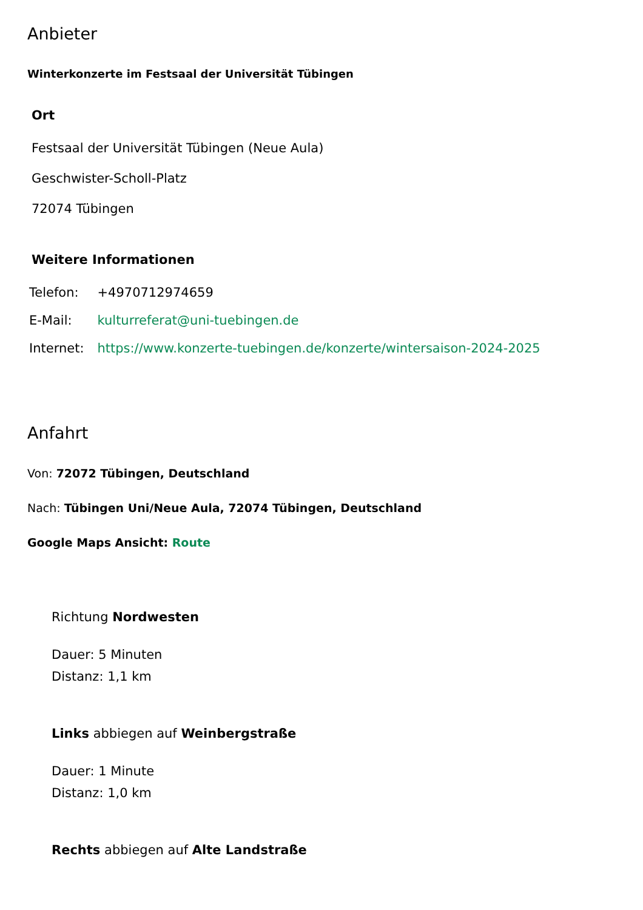Anbieter
Winterkonzerte im Festsaal der Universität Tübingen
Ort
Festsaal der Universität Tübingen (Neue Aula)
Geschwister-Scholl-Platz
72074 Tübingen
Weitere Informationen
| Telefon: | +4970712974659 |
| E-Mail: | kulturreferat@uni-tuebingen.de |
| Internet: | https://www.konzerte-tuebingen.de/konzerte/wintersaison-2024-2025 |
Anfahrt
Von: 72072 Tübingen, Deutschland
Nach: Tübingen Uni/Neue Aula, 72074 Tübingen, Deutschland
Google Maps Ansicht: Route
Richtung Nordwesten
Dauer: 5 Minuten
Distanz: 1,1 km
Links abbiegen auf Weinbergstraße
Dauer: 1 Minute
Distanz: 1,0 km
Rechts abbiegen auf Alte Landstraße